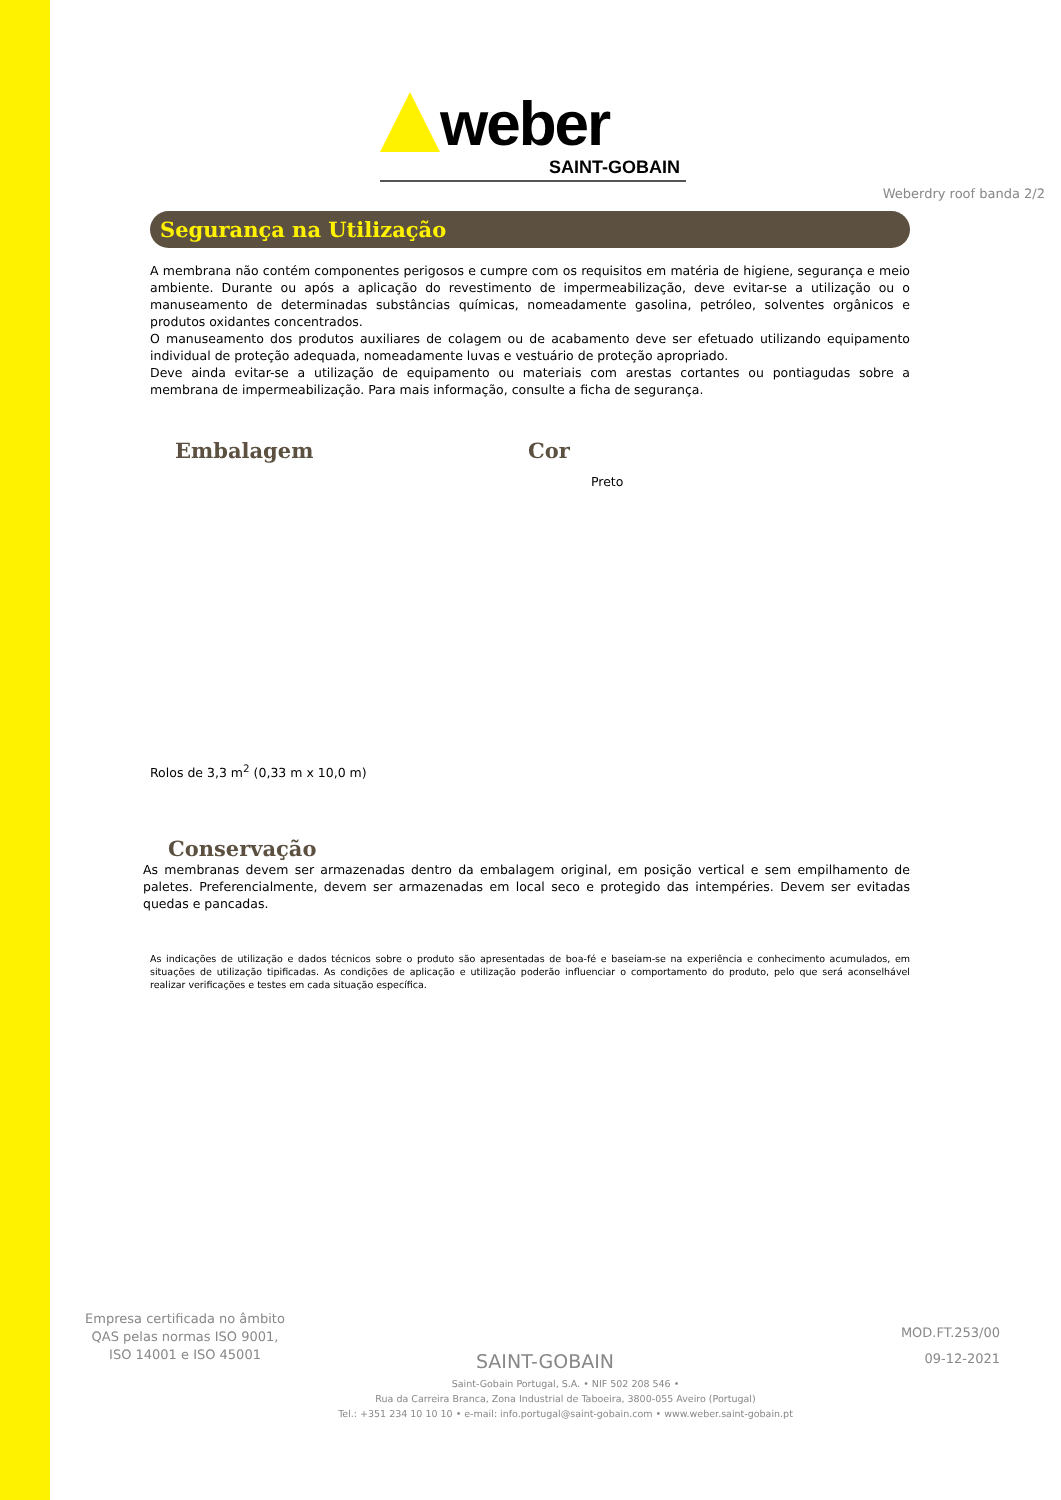weber
SAINT-GOBAIN
Weberdry roof banda 2/2
Segurança na Utilização
A membrana não contém componentes perigosos e cumpre com os requisitos em matéria de higiene, segurança e meio ambiente. Durante ou após a aplicação do revestimento de impermeabilização, deve evitar-se a utilização ou o manuseamento de determinadas substâncias químicas, nomeadamente gasolina, petróleo, solventes orgânicos e produtos oxidantes concentrados.
O manuseamento dos produtos auxiliares de colagem ou de acabamento deve ser efetuado utilizando equipamento individual de proteção adequada, nomeadamente luvas e vestuário de proteção apropriado.
Deve ainda evitar-se a utilização de equipamento ou materiais com arestas cortantes ou pontiagudas sobre a membrana de impermeabilização. Para mais informação, consulte a ficha de segurança.
Embalagem Cor
Preto
Rolos de 3,3 m<sup>2</sup> (0,33 m x 10,0 m)
Conservação
As membranas devem ser armazenadas dentro da embalagem original, em posição vertical e sem empilhamento de paletes. Preferencialmente, devem ser armazenadas em local seco e protegido das intempéries. Devem ser evitadas quedas e pancadas.
As indicações de utilização e dados técnicos sobre o produto são apresentadas de boa-fé e baseiam-se na experiência e conhecimento acumulados, em situações de utilização tipificadas. As condições de aplicação e utilização poderão influenciar o comportamento do produto, pelo que será aconselhável realizar verificações e testes em cada situação específica.
Empresa certificada no âmbito QAS pelas normas ISO 9001, ISO 14001 e ISO 45001
SAINT-GOBAIN
MOD.FT.253/00
09-12-2021
Saint-Gobain Portugal, S.A. • NIF 502 208 546 •
Rua da Carreira Branca, Zona Industrial de Taboeira, 3800-055 Aveiro (Portugal)
Tel.: +351 234 10 10 10 • e-mail: info.portugal@saint-gobain.com • www.weber.saint-gobain.pt